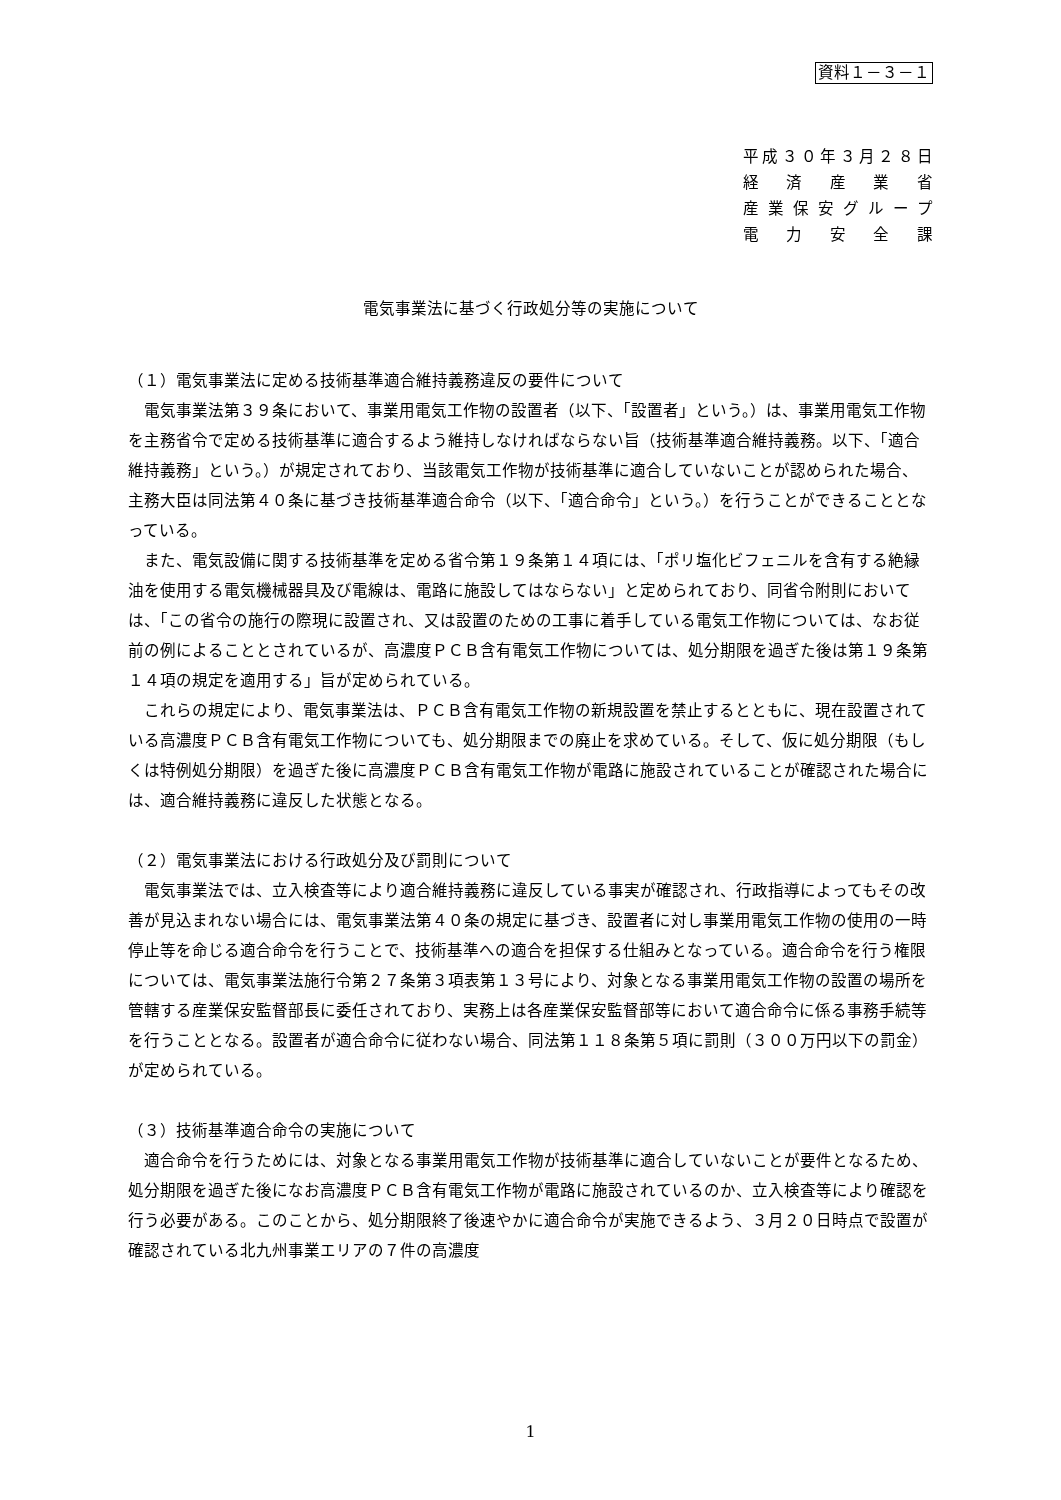資料１－３－１
平成３０年３月２８日
経 済 産 業 省
産業保安グループ
電 力 安 全 課
電気事業法に基づく行政処分等の実施について
（１）電気事業法に定める技術基準適合維持義務違反の要件について
電気事業法第３９条において、事業用電気工作物の設置者（以下、「設置者」という。）は、事業用電気工作物を主務省令で定める技術基準に適合するよう維持しなければならない旨（技術基準適合維持義務。以下、「適合維持義務」という。）が規定されており、当該電気工作物が技術基準に適合していないことが認められた場合、主務大臣は同法第４０条に基づき技術基準適合命令（以下、「適合命令」という。）を行うことができることとなっている。
また、電気設備に関する技術基準を定める省令第１９条第１４項には、「ポリ塩化ビフェニルを含有する絶縁油を使用する電気機械器具及び電線は、電路に施設してはならない」と定められており、同省令附則においては、「この省令の施行の際現に設置され、又は設置のための工事に着手している電気工作物については、なお従前の例によることとされているが、高濃度ＰＣＢ含有電気工作物については、処分期限を過ぎた後は第１９条第１４項の規定を適用する」旨が定められている。
これらの規定により、電気事業法は、ＰＣＢ含有電気工作物の新規設置を禁止するとともに、現在設置されている高濃度ＰＣＢ含有電気工作物についても、処分期限までの廃止を求めている。そして、仮に処分期限（もしくは特例処分期限）を過ぎた後に高濃度ＰＣＢ含有電気工作物が電路に施設されていることが確認された場合には、適合維持義務に違反した状態となる。
（２）電気事業法における行政処分及び罰則について
電気事業法では、立入検査等により適合維持義務に違反している事実が確認され、行政指導によってもその改善が見込まれない場合には、電気事業法第４０条の規定に基づき、設置者に対し事業用電気工作物の使用の一時停止等を命じる適合命令を行うことで、技術基準への適合を担保する仕組みとなっている。適合命令を行う権限については、電気事業法施行令第２７条第３項表第１３号により、対象となる事業用電気工作物の設置の場所を管轄する産業保安監督部長に委任されており、実務上は各産業保安監督部等において適合命令に係る事務手続等を行うこととなる。設置者が適合命令に従わない場合、同法第１１８条第５項に罰則（３００万円以下の罰金）が定められている。
（３）技術基準適合命令の実施について
適合命令を行うためには、対象となる事業用電気工作物が技術基準に適合していないことが要件となるため、処分期限を過ぎた後になお高濃度ＰＣＢ含有電気工作物が電路に施設されているのか、立入検査等により確認を行う必要がある。このことから、処分期限終了後速やかに適合命令が実施できるよう、３月２０日時点で設置が確認されている北九州事業エリアの７件の高濃度
1